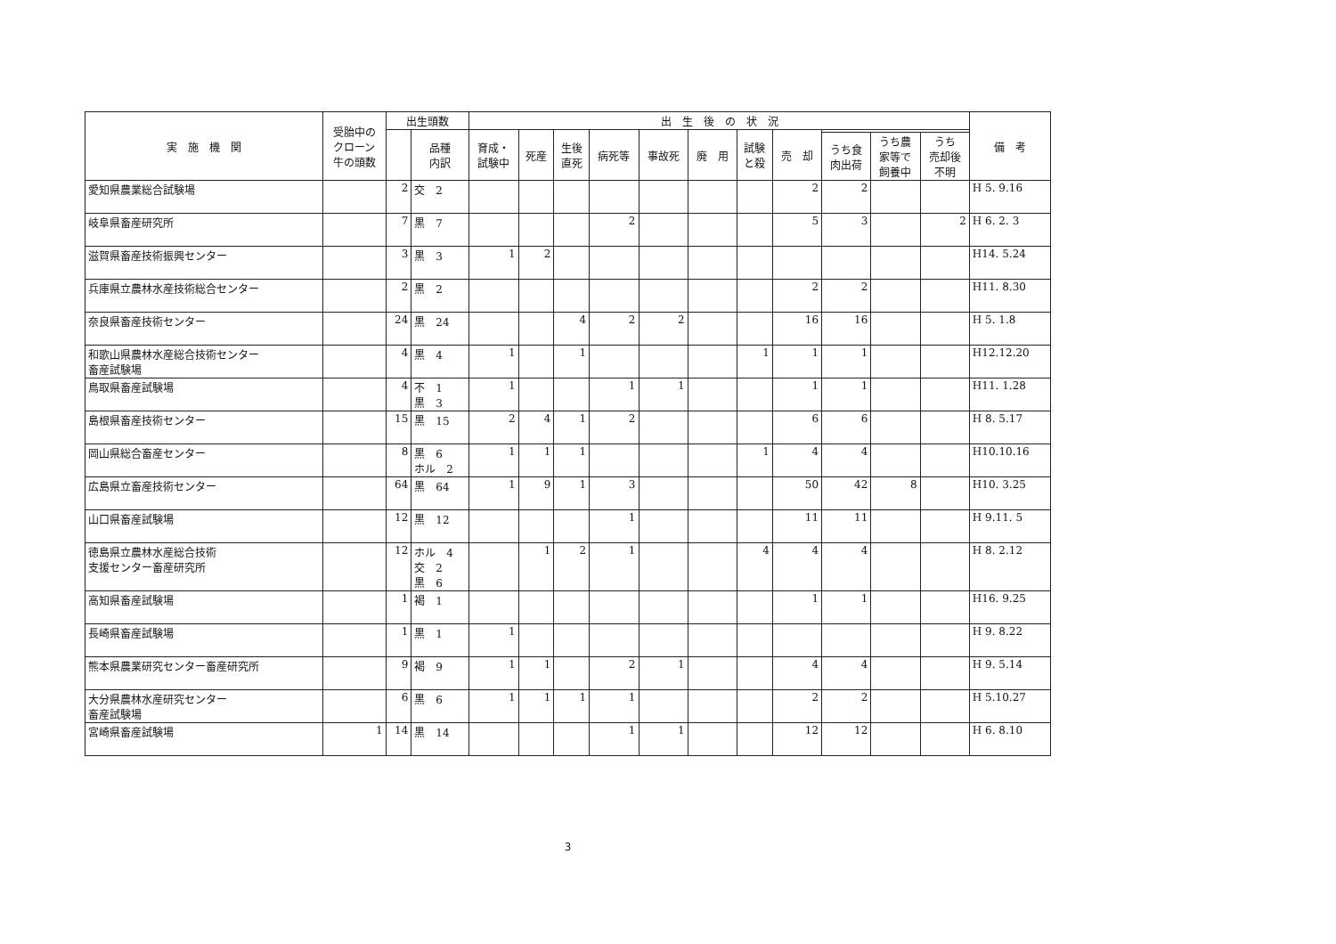| 実 施 機 関 | 受胎中の クローン 牛の頭数 | 出生頭数 | | 出 生 後 の 状 況 | | | | | | | | | | | 備 考 |
| --- | --- | --- | --- | --- | --- | --- | --- | --- | --- | --- | --- | --- | --- | --- | --- |
| | | | 品種 内訳 | 育成・ 試験中 | 死産 | 生後 直死 | 病死等 | 事故死 | 廃 用 | 試験 と殺 | 売 却 | | | | |
| | | | | | | | | | | | | うち食 肉出荷 | うち農 家等で 飼養中 | うち 売却後 不明 | |
| 愛知県農業総合試験場 | | 2 | 交 2 | | | | | | | | 2 | 2 | | | H 5. 9.16 |
| 岐阜県畜産研究所 | | 7 | 黒 7 | | | | 2 | | | | 5 | 3 | | 2 | H 6. 2. 3 |
| 滋賀県畜産技術振興センター | | 3 | 黒 3 | 1 | 2 | | | | | | | | | | H14. 5.24 |
| 兵庫県立農林水産技術総合センター | | 2 | 黒 2 | | | | | | | | 2 | 2 | | | H11. 8.30 |
| 奈良県畜産技術センター | | 24 | 黒 24 | | | 4 | 2 | 2 | | | 16 | 16 | | | H 5. 1.8 |
| 和歌山県農林水産総合技術センター 畜産試験場 | | 4 | 黒 4 | 1 | | 1 | | | | 1 | 1 | 1 | | | H12.12.20 |
| 鳥取県畜産試験場 | | 4 | 不 1 黒 3 | 1 | | | 1 | 1 | | | 1 | 1 | | | H11. 1.28 |
| 島根県畜産技術センター | | 15 | 黒 15 | 2 | 4 | 1 | 2 | | | | 6 | 6 | | | H 8. 5.17 |
| 岡山県総合畜産センター | | 8 | 黒 6 ホル 2 | 1 | 1 | 1 | | | | 1 | 4 | 4 | | | H10.10.16 |
| 広島県立畜産技術センター | | 64 | 黒 64 | 1 | 9 | 1 | 3 | | | | 50 | 42 | 8 | | H10. 3.25 |
| 山口県畜産試験場 | | 12 | 黒 12 | | | | 1 | | | | 11 | 11 | | | H 9.11. 5 |
| 徳島県立農林水産総合技術 支援センター畜産研究所 | | 12 | ホル 4 交 2 黒 6 | | 1 | 2 | 1 | | | 4 | 4 | 4 | | | H 8. 2.12 |
| 高知県畜産試験場 | | 1 | 褐 1 | | | | | | | | 1 | 1 | | | H16. 9.25 |
| 長崎県畜産試験場 | | 1 | 黒 1 | 1 | | | | | | | | | | | H 9. 8.22 |
| 熊本県農業研究センター畜産研究所 | | 9 | 褐 9 | 1 | 1 | | 2 | 1 | | | 4 | 4 | | | H 9. 5.14 |
| 大分県農林水産研究センター 畜産試験場 | | 6 | 黒 6 | 1 | 1 | 1 | 1 | | | | 2 | 2 | | | H 5.10.27 |
| 宮崎県畜産試験場 | 1 | 14 | 黒 14 | | | | 1 | 1 | | | 12 | 12 | | | H 6. 8.10 |
3